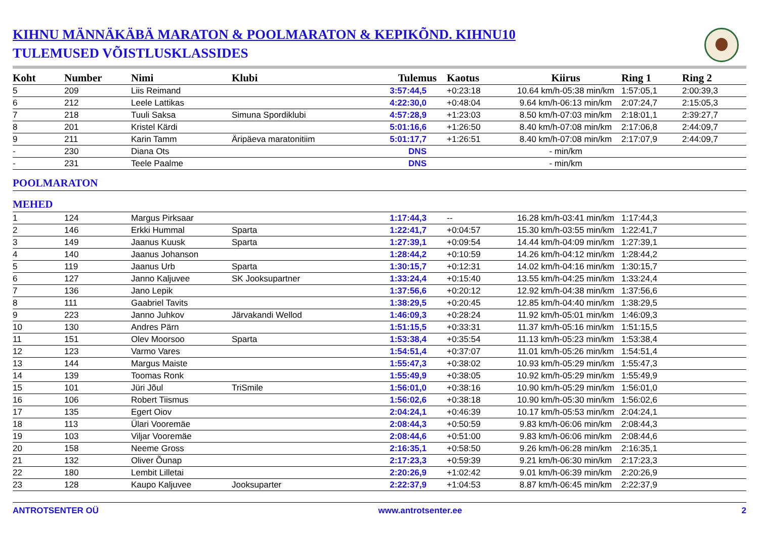KIHNU MÄNNÄKÄBÄ MARATON & POOLMARATON & KEPIKÕND. KIHNU10
TULEMUSED VÕISTLUSKLASSIDES
| Koht | Number | Nimi | Klubi | Tulemus | Kaotus | Kiirus | Ring 1 | Ring 2 |
| --- | --- | --- | --- | --- | --- | --- | --- | --- |
| 5 | 209 | Liis Reimand | | 3:57:44,5 | +0:23:18 | 10.64 km/h-05:38 min/km | 1:57:05,1 | 2:00:39,3 |
| 6 | 212 | Leele Lattikas | | 4:22:30,0 | +0:48:04 | 9.64 km/h-06:13 min/km | 2:07:24,7 | 2:15:05,3 |
| 7 | 218 | Tuuli Saksa | Simuna Spordiklubi | 4:57:28,9 | +1:23:03 | 8.50 km/h-07:03 min/km | 2:18:01,1 | 2:39:27,7 |
| 8 | 201 | Kristel Kärdi | | 5:01:16,6 | +1:26:50 | 8.40 km/h-07:08 min/km | 2:17:06,8 | 2:44:09,7 |
| 9 | 211 | Karin Tamm | Äripäeva maratonitiim | 5:01:17,7 | +1:26:51 | 8.40 km/h-07:08 min/km | 2:17:07,9 | 2:44:09,7 |
| - | 230 | Diana Ots | | DNS | | - min/km | | |
| - | 231 | Teele Paalme | | DNS | | - min/km | | |
| POOLMARATON | | | | | | | | |
| MEHED | | | | | | | | |
| 1 | 124 | Margus Pirksaar | | 1:17:44,3 | -- | 16.28 km/h-03:41 min/km | 1:17:44,3 | |
| 2 | 146 | Erkki Hummal | Sparta | 1:22:41,7 | +0:04:57 | 15.30 km/h-03:55 min/km | 1:22:41,7 | |
| 3 | 149 | Jaanus Kuusk | Sparta | 1:27:39,1 | +0:09:54 | 14.44 km/h-04:09 min/km | 1:27:39,1 | |
| 4 | 140 | Jaanus Johanson | | 1:28:44,2 | +0:10:59 | 14.26 km/h-04:12 min/km | 1:28:44,2 | |
| 5 | 119 | Jaanus Urb | Sparta | 1:30:15,7 | +0:12:31 | 14.02 km/h-04:16 min/km | 1:30:15,7 | |
| 6 | 127 | Janno Kaljuvee | SK Jooksupartner | 1:33:24,4 | +0:15:40 | 13.55 km/h-04:25 min/km | 1:33:24,4 | |
| 7 | 136 | Jano Lepik | | 1:37:56,6 | +0:20:12 | 12.92 km/h-04:38 min/km | 1:37:56,6 | |
| 8 | 111 | Gaabriel Tavits | | 1:38:29,5 | +0:20:45 | 12.85 km/h-04:40 min/km | 1:38:29,5 | |
| 9 | 223 | Janno Juhkov | Järvakandi Wellod | 1:46:09,3 | +0:28:24 | 11.92 km/h-05:01 min/km | 1:46:09,3 | |
| 10 | 130 | Andres Pärn | | 1:51:15,5 | +0:33:31 | 11.37 km/h-05:16 min/km | 1:51:15,5 | |
| 11 | 151 | Olev Moorsoo | Sparta | 1:53:38,4 | +0:35:54 | 11.13 km/h-05:23 min/km | 1:53:38,4 | |
| 12 | 123 | Varmo Vares | | 1:54:51,4 | +0:37:07 | 11.01 km/h-05:26 min/km | 1:54:51,4 | |
| 13 | 144 | Margus Maiste | | 1:55:47,3 | +0:38:02 | 10.93 km/h-05:29 min/km | 1:55:47,3 | |
| 14 | 139 | Toomas Ronk | | 1:55:49,9 | +0:38:05 | 10.92 km/h-05:29 min/km | 1:55:49,9 | |
| 15 | 101 | Jüri Jõul | TriSmile | 1:56:01,0 | +0:38:16 | 10.90 km/h-05:29 min/km | 1:56:01,0 | |
| 16 | 106 | Robert Tiismus | | 1:56:02,6 | +0:38:18 | 10.90 km/h-05:30 min/km | 1:56:02,6 | |
| 17 | 135 | Egert Oiov | | 2:04:24,1 | +0:46:39 | 10.17 km/h-05:53 min/km | 2:04:24,1 | |
| 18 | 113 | Ülari Vooremäe | | 2:08:44,3 | +0:50:59 | 9.83 km/h-06:06 min/km | 2:08:44,3 | |
| 19 | 103 | Viljar Vooremäe | | 2:08:44,6 | +0:51:00 | 9.83 km/h-06:06 min/km | 2:08:44,6 | |
| 20 | 158 | Neeme Gross | | 2:16:35,1 | +0:58:50 | 9.26 km/h-06:28 min/km | 2:16:35,1 | |
| 21 | 132 | Oliver Õunap | | 2:17:23,3 | +0:59:39 | 9.21 km/h-06:30 min/km | 2:17:23,3 | |
| 22 | 180 | Lembit Lilletai | | 2:20:26,9 | +1:02:42 | 9.01 km/h-06:39 min/km | 2:20:26,9 | |
| 23 | 128 | Kaupo Kaljuvee | Jooksuparter | 2:22:37,9 | +1:04:53 | 8.87 km/h-06:45 min/km | 2:22:37,9 | |
ANTROTSENTER OÜ www.antrotsenter.ee 2